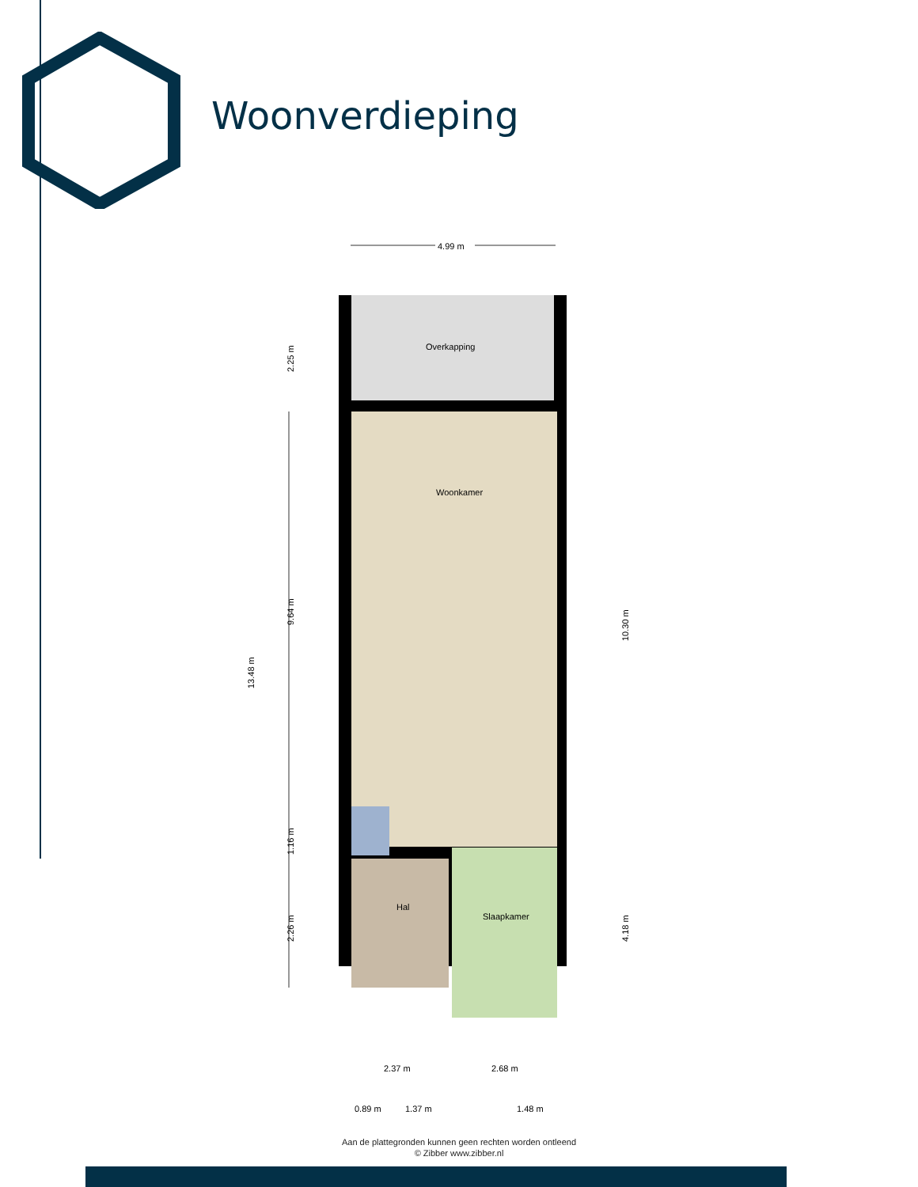Woonverdieping
4.99 m
Overkapping
Woonkamer
Hal
Slaapkamer
13.48 m
2.25 m
9.64 m
1.16 m
2.26 m
10.30 m
4.18 m
2.37 m
2.68 m
0.89 m
1.37 m
1.48 m
Aan de plattegronden kunnen geen rechten worden ontleend
© Zibber www.zibber.nl